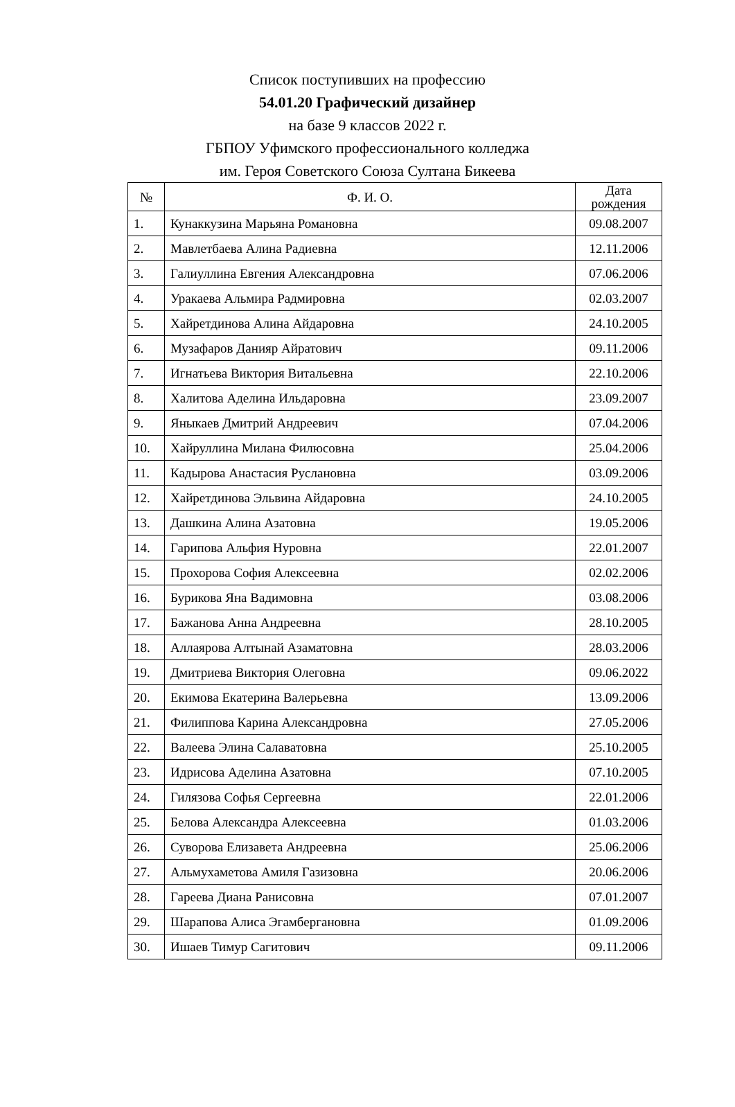Список поступивших на профессию
54.01.20 Графический дизайнер
на базе 9 классов 2022 г.
ГБПОУ Уфимского профессионального колледжа
им. Героя Советского Союза Султана Бикеева
| № | Ф. И. О. | Дата рождения |
| --- | --- | --- |
| 1. | Кунаккузина Марьяна Романовна | 09.08.2007 |
| 2. | Мавлетбаева Алина Радиевна | 12.11.2006 |
| 3. | Галиуллина Евгения Александровна | 07.06.2006 |
| 4. | Уракаева Альмира Радмировна | 02.03.2007 |
| 5. | Хайретдинова Алина Айдаровна | 24.10.2005 |
| 6. | Музафаров Данияр Айратович | 09.11.2006 |
| 7. | Игнатьева Виктория Витальевна | 22.10.2006 |
| 8. | Халитова Аделина Ильдаровна | 23.09.2007 |
| 9. | Яныкаев Дмитрий Андреевич | 07.04.2006 |
| 10. | Хайруллина Милана Филюсовна | 25.04.2006 |
| 11. | Кадырова Анастасия Руслановна | 03.09.2006 |
| 12. | Хайретдинова Эльвина Айдаровна | 24.10.2005 |
| 13. | Дашкина Алина Азатовна | 19.05.2006 |
| 14. | Гарипова Альфия Нуровна | 22.01.2007 |
| 15. | Прохорова София Алексеевна | 02.02.2006 |
| 16. | Бурикова Яна Вадимовна | 03.08.2006 |
| 17. | Бажанова Анна Андреевна | 28.10.2005 |
| 18. | Аллаярова Алтынай Азаматовна | 28.03.2006 |
| 19. | Дмитриева Виктория Олеговна | 09.06.2022 |
| 20. | Екимова Екатерина Валерьевна | 13.09.2006 |
| 21. | Филиппова Карина Александровна | 27.05.2006 |
| 22. | Валеева Элина Салаватовна | 25.10.2005 |
| 23. | Идрисова Аделина Азатовна | 07.10.2005 |
| 24. | Гилязова Софья Сергеевна | 22.01.2006 |
| 25. | Белова Александра Алексеевна | 01.03.2006 |
| 26. | Суворова Елизавета Андреевна | 25.06.2006 |
| 27. | Альмухаметова Амиля Газизовна | 20.06.2006 |
| 28. | Гареева Диана Ранисовна | 07.01.2007 |
| 29. | Шарапова Алиса Эгамбергановна | 01.09.2006 |
| 30. | Ишаев Тимур Сагитович | 09.11.2006 |